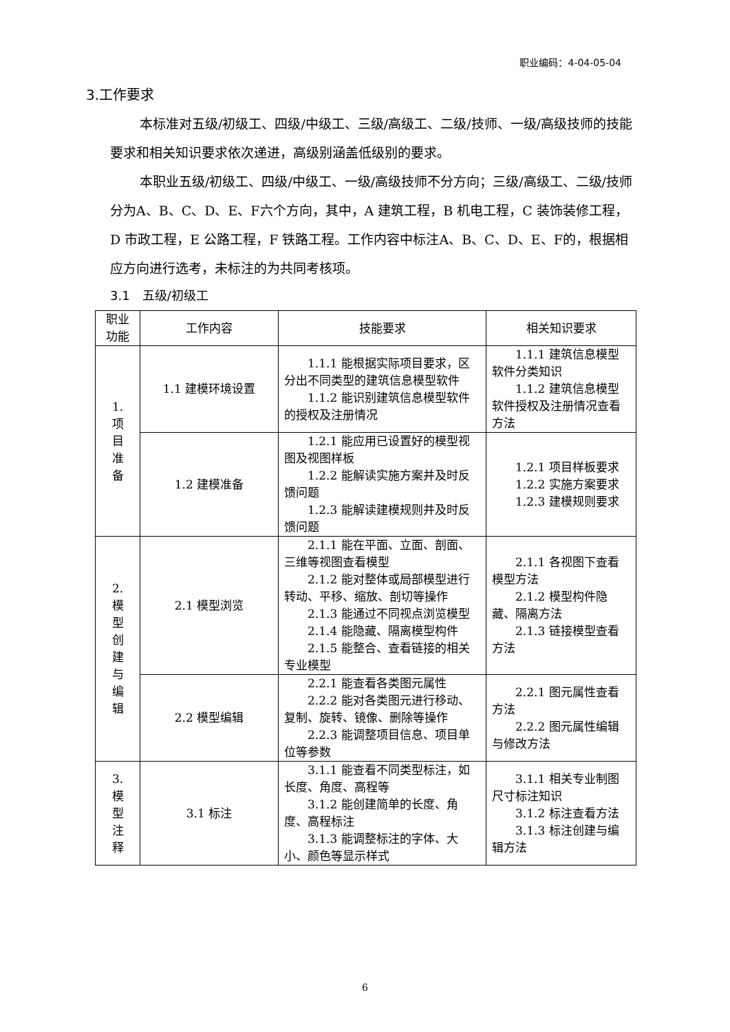职业编码：4-04-05-04
3.工作要求
本标准对五级/初级工、四级/中级工、三级/高级工、二级/技师、一级/高级技师的技能要求和相关知识要求依次递进，高级别涵盖低级别的要求。
本职业五级/初级工、四级/中级工、一级/高级技师不分方向；三级/高级工、二级/技师分为A、B、C、D、E、F六个方向，其中，A 建筑工程，B 机电工程，C 装饰装修工程，D 市政工程，E 公路工程，F 铁路工程。工作内容中标注A、B、C、D、E、F的，根据相应方向进行选考，未标注的为共同考核项。
3.1　五级/初级工
| 职业功能 | 工作内容 | 技能要求 | 相关知识要求 |
| --- | --- | --- | --- |
| 1. 项 目 准 备 | 1.1 建模环境设置 | 1.1.1 能根据实际项目要求，区分出不同类型的建筑信息模型软件 1.1.2 能识别建筑信息模型软件的授权及注册情况 | 1.1.1 建筑信息模型软件分类知识 1.1.2 建筑信息模型软件授权及注册情况查看方法 |
| | 1.2 建模准备 | 1.2.1 能应用已设置好的模型视图及视图样板 1.2.2 能解读实施方案并及时反馈问题 1.2.3 能解读建模规则并及时反馈问题 | 1.2.1 项目样板要求 1.2.2 实施方案要求 1.2.3 建模规则要求 |
| 2. 模 型 创 建 与 编 辑 | 2.1 模型浏览 | 2.1.1 能在平面、立面、剖面、三维等视图查看模型 2.1.2 能对整体或局部模型进行转动、平移、缩放、剖切等操作 2.1.3 能通过不同视点浏览模型 2.1.4 能隐藏、隔离模型构件 2.1.5 能整合、查看链接的相关专业模型 | 2.1.1 各视图下查看模型方法 2.1.2 模型构件隐藏、隔离方法 2.1.3 链接模型查看方法 |
| | 2.2 模型编辑 | 2.2.1 能查看各类图元属性 2.2.2 能对各类图元进行移动、复制、旋转、镜像、删除等操作 2.2.3 能调整项目信息、项目单位等参数 | 2.2.1 图元属性查看方法 2.2.2 图元属性编辑与修改方法 |
| 3. 模 型 注 释 | 3.1 标注 | 3.1.1 能查看不同类型标注，如长度、角度、高程等 3.1.2 能创建简单的长度、角度、高程标注 3.1.3 能调整标注的字体、大小、颜色等显示样式 | 3.1.1 相关专业制图尺寸标注知识 3.1.2 标注查看方法 3.1.3 标注创建与编辑方法 |
6